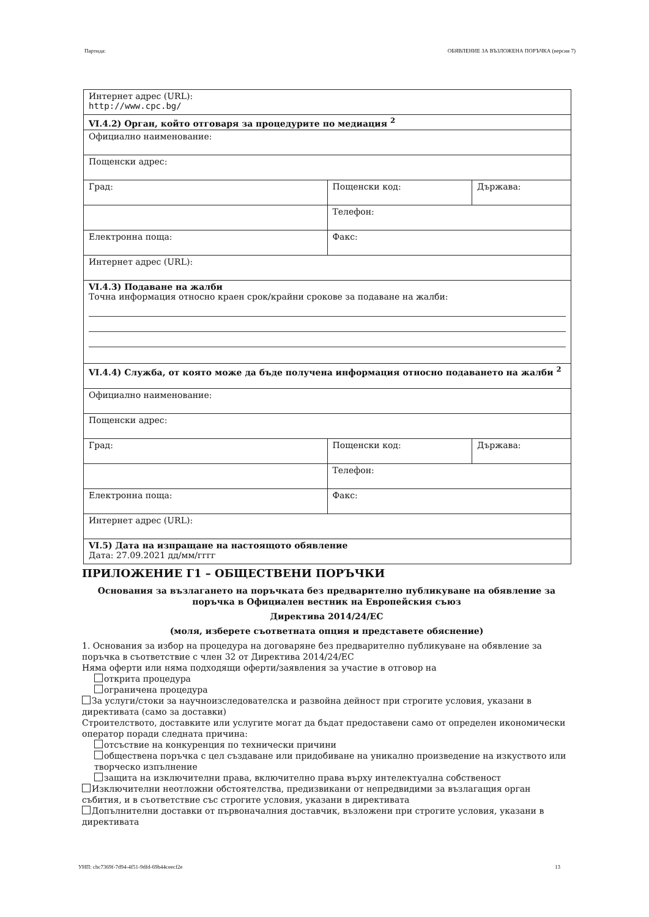Партида: ОБЯВЛЕНИЕ ЗА ВЪЗЛОЖЕНА ПОРЪЧКА (версия 7)
| Интернет адрес (URL): http://www.cpc.bg/ | | |
| VI.4.2) Орган, който отговаря за процедурите по медиация <sup>2</sup> | | |
| Официално наименование: | | |
| Пощенски адрес: | | |
| Град: | Пощенски код: | Държава: |
| | Телефон: | |
| Електронна поща: | Факс: | |
| Интернет адрес (URL): | | |
| VI.4.3) Подаване на жалби Точна информация относно краен срок/крайни срокове за подаване на жалби: | | |
| VI.4.4) Служба, от която може да бъде получена информация относно подаването на жалби <sup>2</sup> | | |
| Официално наименование: | | |
| Пощенски адрес: | | |
| Град: | Пощенски код: | Държава: |
| | Телефон: | |
| Електронна поща: | Факс: | |
| Интернет адрес (URL): | | |
| VI.5) Дата на изпращане на настоящото обявление Дата: 27.09.2021 дд/мм/гггг | | |
ПРИЛОЖЕНИЕ Г1 – ОБЩЕСТВЕНИ ПОРЪЧКИ
Основания за възлагането на поръчката без предварително публикуване на обявление за поръчка в Официален вестник на Европейския съюз
Директива 2014/24/ЕС
(моля, изберете съответната опция и представете обяснение)
1. Основания за избор на процедура на договаряне без предварително публикуване на обявление за поръчка в съответствие с член 32 от Директива 2014/24/ЕС
Няма оферти или няма подходящи оферти/заявления за участие в отговор на
открита процедура
ограничена процедура
За услуги/стоки за научноизследователска и развойна дейност при строгите условия, указани в директивата (само за доставки)
Строителството, доставките или услугите могат да бъдат предоставени само от определен икономически оператор поради следната причина:
отсъствие на конкуренция по технически причини
обществена поръчка с цел създаване или придобиване на уникално произведение на изкуството или творческо изпълнение
защита на изключителни права, включително права върху интелектуална собственост
Изключителни неотложни обстоятелства, предизвикани от непредвидими за възлагащия орган събития, и в съответствие със строгите условия, указани в директивата
Допълнителни доставки от първоначалния доставчик, възложени при строгите условия, указани в директивата
УНП: cbc7369f-7d94-4f51-9dfd-69b44ceecf2e 13